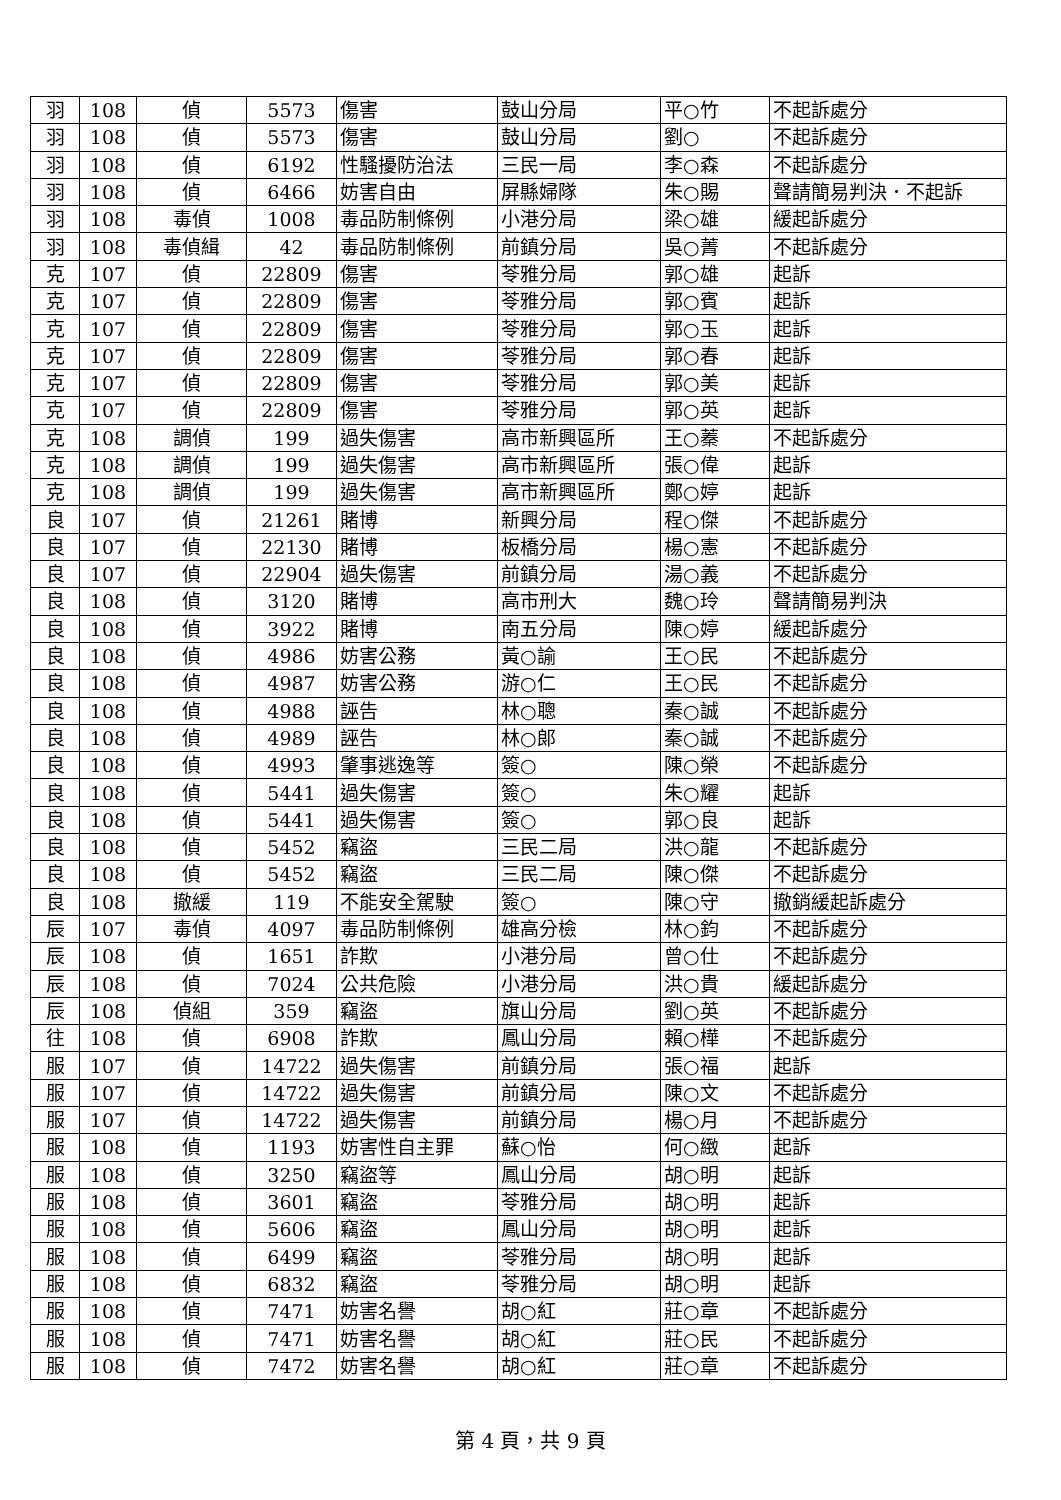| 羽 | 108 | 偵 | 5573 | 傷害 | 鼓山分局 | 平○竹 | 不起訴處分 |
| 羽 | 108 | 偵 | 5573 | 傷害 | 鼓山分局 | 劉○ | 不起訴處分 |
| 羽 | 108 | 偵 | 6192 | 性騷擾防治法 | 三民一局 | 李○森 | 不起訴處分 |
| 羽 | 108 | 偵 | 6466 | 妨害自由 | 屏縣婦隊 | 朱○賜 | 聲請簡易判決．不起訴 |
| 羽 | 108 | 毒偵 | 1008 | 毒品防制條例 | 小港分局 | 梁○雄 | 緩起訴處分 |
| 羽 | 108 | 毒偵緝 | 42 | 毒品防制條例 | 前鎮分局 | 吳○菁 | 不起訴處分 |
| 克 | 107 | 偵 | 22809 | 傷害 | 苓雅分局 | 郭○雄 | 起訴 |
| 克 | 107 | 偵 | 22809 | 傷害 | 苓雅分局 | 郭○賓 | 起訴 |
| 克 | 107 | 偵 | 22809 | 傷害 | 苓雅分局 | 郭○玉 | 起訴 |
| 克 | 107 | 偵 | 22809 | 傷害 | 苓雅分局 | 郭○春 | 起訴 |
| 克 | 107 | 偵 | 22809 | 傷害 | 苓雅分局 | 郭○美 | 起訴 |
| 克 | 107 | 偵 | 22809 | 傷害 | 苓雅分局 | 郭○英 | 起訴 |
| 克 | 108 | 調偵 | 199 | 過失傷害 | 高市新興區所 | 王○蓁 | 不起訴處分 |
| 克 | 108 | 調偵 | 199 | 過失傷害 | 高市新興區所 | 張○偉 | 起訴 |
| 克 | 108 | 調偵 | 199 | 過失傷害 | 高市新興區所 | 鄭○婷 | 起訴 |
| 良 | 107 | 偵 | 21261 | 賭博 | 新興分局 | 程○傑 | 不起訴處分 |
| 良 | 107 | 偵 | 22130 | 賭博 | 板橋分局 | 楊○憲 | 不起訴處分 |
| 良 | 107 | 偵 | 22904 | 過失傷害 | 前鎮分局 | 湯○義 | 不起訴處分 |
| 良 | 108 | 偵 | 3120 | 賭博 | 高市刑大 | 魏○玲 | 聲請簡易判決 |
| 良 | 108 | 偵 | 3922 | 賭博 | 南五分局 | 陳○婷 | 緩起訴處分 |
| 良 | 108 | 偵 | 4986 | 妨害公務 | 黃○諭 | 王○民 | 不起訴處分 |
| 良 | 108 | 偵 | 4987 | 妨害公務 | 游○仁 | 王○民 | 不起訴處分 |
| 良 | 108 | 偵 | 4988 | 誣告 | 林○聰 | 秦○誠 | 不起訴處分 |
| 良 | 108 | 偵 | 4989 | 誣告 | 林○郎 | 秦○誠 | 不起訴處分 |
| 良 | 108 | 偵 | 4993 | 肇事逃逸等 | 簽○ | 陳○榮 | 不起訴處分 |
| 良 | 108 | 偵 | 5441 | 過失傷害 | 簽○ | 朱○耀 | 起訴 |
| 良 | 108 | 偵 | 5441 | 過失傷害 | 簽○ | 郭○良 | 起訴 |
| 良 | 108 | 偵 | 5452 | 竊盜 | 三民二局 | 洪○龍 | 不起訴處分 |
| 良 | 108 | 偵 | 5452 | 竊盜 | 三民二局 | 陳○傑 | 不起訴處分 |
| 良 | 108 | 撤緩 | 119 | 不能安全駕駛 | 簽○ | 陳○守 | 撤銷緩起訴處分 |
| 辰 | 107 | 毒偵 | 4097 | 毒品防制條例 | 雄高分檢 | 林○鈞 | 不起訴處分 |
| 辰 | 108 | 偵 | 1651 | 詐欺 | 小港分局 | 曾○仕 | 不起訴處分 |
| 辰 | 108 | 偵 | 7024 | 公共危險 | 小港分局 | 洪○貴 | 緩起訴處分 |
| 辰 | 108 | 偵組 | 359 | 竊盜 | 旗山分局 | 劉○英 | 不起訴處分 |
| 往 | 108 | 偵 | 6908 | 詐欺 | 鳳山分局 | 賴○樺 | 不起訴處分 |
| 服 | 107 | 偵 | 14722 | 過失傷害 | 前鎮分局 | 張○福 | 起訴 |
| 服 | 107 | 偵 | 14722 | 過失傷害 | 前鎮分局 | 陳○文 | 不起訴處分 |
| 服 | 107 | 偵 | 14722 | 過失傷害 | 前鎮分局 | 楊○月 | 不起訴處分 |
| 服 | 108 | 偵 | 1193 | 妨害性自主罪 | 蘇○怡 | 何○緻 | 起訴 |
| 服 | 108 | 偵 | 3250 | 竊盜等 | 鳳山分局 | 胡○明 | 起訴 |
| 服 | 108 | 偵 | 3601 | 竊盜 | 苓雅分局 | 胡○明 | 起訴 |
| 服 | 108 | 偵 | 5606 | 竊盜 | 鳳山分局 | 胡○明 | 起訴 |
| 服 | 108 | 偵 | 6499 | 竊盜 | 苓雅分局 | 胡○明 | 起訴 |
| 服 | 108 | 偵 | 6832 | 竊盜 | 苓雅分局 | 胡○明 | 起訴 |
| 服 | 108 | 偵 | 7471 | 妨害名譽 | 胡○紅 | 莊○章 | 不起訴處分 |
| 服 | 108 | 偵 | 7471 | 妨害名譽 | 胡○紅 | 莊○民 | 不起訴處分 |
| 服 | 108 | 偵 | 7472 | 妨害名譽 | 胡○紅 | 莊○章 | 不起訴處分 |
第 4 頁，共 9 頁